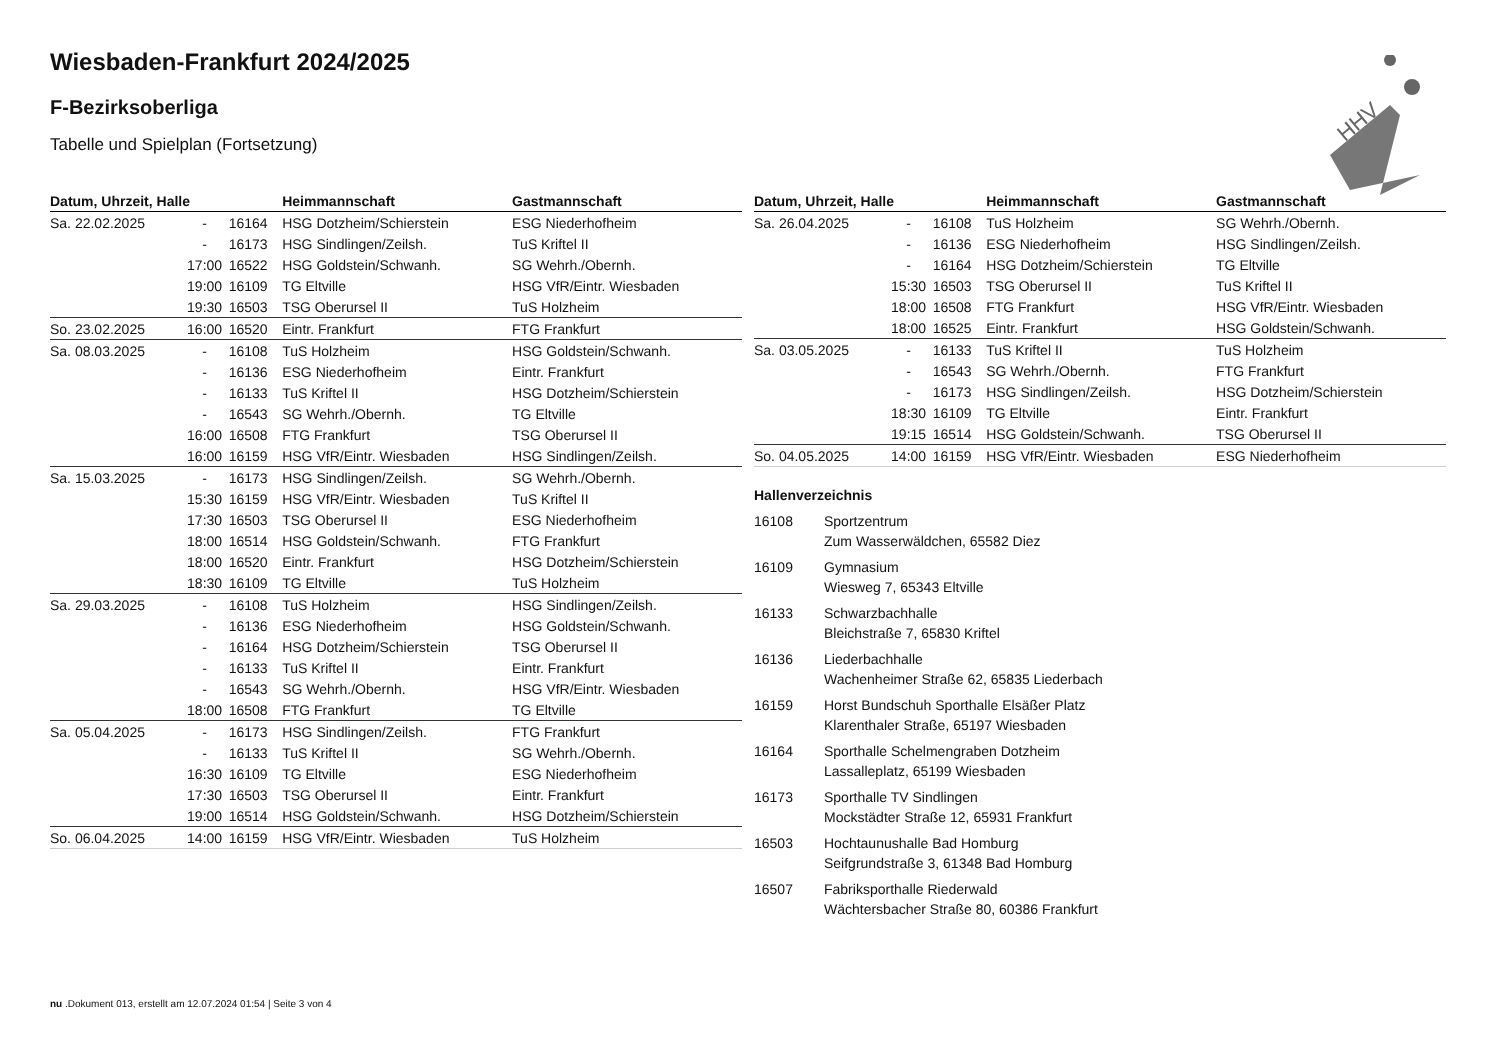HHV
Wiesbaden-Frankfurt 2024/2025
F-Bezirksoberliga
Tabelle und Spielplan (Fortsetzung)
| Datum, Uhrzeit, Halle | | | Heimmannschaft | Gastmannschaft |
| --- | --- | --- | --- | --- |
| Sa. 22.02.2025 | - | 16164 | HSG Dotzheim/Schierstein | ESG Niederhofheim |
| | - | 16173 | HSG Sindlingen/Zeilsh. | TuS Kriftel II |
| | 17:00 | 16522 | HSG Goldstein/Schwanh. | SG Wehrh./Obernh. |
| | 19:00 | 16109 | TG Eltville | HSG VfR/Eintr. Wiesbaden |
| | 19:30 | 16503 | TSG Oberursel II | TuS Holzheim |
| So. 23.02.2025 | 16:00 | 16520 | Eintr. Frankfurt | FTG Frankfurt |
| Sa. 08.03.2025 | - | 16108 | TuS Holzheim | HSG Goldstein/Schwanh. |
| | - | 16136 | ESG Niederhofheim | Eintr. Frankfurt |
| | - | 16133 | TuS Kriftel II | HSG Dotzheim/Schierstein |
| | - | 16543 | SG Wehrh./Obernh. | TG Eltville |
| | 16:00 | 16508 | FTG Frankfurt | TSG Oberursel II |
| | 16:00 | 16159 | HSG VfR/Eintr. Wiesbaden | HSG Sindlingen/Zeilsh. |
| Sa. 15.03.2025 | - | 16173 | HSG Sindlingen/Zeilsh. | SG Wehrh./Obernh. |
| | 15:30 | 16159 | HSG VfR/Eintr. Wiesbaden | TuS Kriftel II |
| | 17:30 | 16503 | TSG Oberursel II | ESG Niederhofheim |
| | 18:00 | 16514 | HSG Goldstein/Schwanh. | FTG Frankfurt |
| | 18:00 | 16520 | Eintr. Frankfurt | HSG Dotzheim/Schierstein |
| | 18:30 | 16109 | TG Eltville | TuS Holzheim |
| Sa. 29.03.2025 | - | 16108 | TuS Holzheim | HSG Sindlingen/Zeilsh. |
| | - | 16136 | ESG Niederhofheim | HSG Goldstein/Schwanh. |
| | - | 16164 | HSG Dotzheim/Schierstein | TSG Oberursel II |
| | - | 16133 | TuS Kriftel II | Eintr. Frankfurt |
| | - | 16543 | SG Wehrh./Obernh. | HSG VfR/Eintr. Wiesbaden |
| | 18:00 | 16508 | FTG Frankfurt | TG Eltville |
| Sa. 05.04.2025 | - | 16173 | HSG Sindlingen/Zeilsh. | FTG Frankfurt |
| | - | 16133 | TuS Kriftel II | SG Wehrh./Obernh. |
| | 16:30 | 16109 | TG Eltville | ESG Niederhofheim |
| | 17:30 | 16503 | TSG Oberursel II | Eintr. Frankfurt |
| | 19:00 | 16514 | HSG Goldstein/Schwanh. | HSG Dotzheim/Schierstein |
| So. 06.04.2025 | 14:00 | 16159 | HSG VfR/Eintr. Wiesbaden | TuS Holzheim |
| Datum, Uhrzeit, Halle | | | Heimmannschaft | Gastmannschaft |
| --- | --- | --- | --- | --- |
| Sa. 26.04.2025 | - | 16108 | TuS Holzheim | SG Wehrh./Obernh. |
| | - | 16136 | ESG Niederhofheim | HSG Sindlingen/Zeilsh. |
| | - | 16164 | HSG Dotzheim/Schierstein | TG Eltville |
| | 15:30 | 16503 | TSG Oberursel II | TuS Kriftel II |
| | 18:00 | 16508 | FTG Frankfurt | HSG VfR/Eintr. Wiesbaden |
| | 18:00 | 16525 | Eintr. Frankfurt | HSG Goldstein/Schwanh. |
| Sa. 03.05.2025 | - | 16133 | TuS Kriftel II | TuS Holzheim |
| | - | 16543 | SG Wehrh./Obernh. | FTG Frankfurt |
| | - | 16173 | HSG Sindlingen/Zeilsh. | HSG Dotzheim/Schierstein |
| | 18:30 | 16109 | TG Eltville | Eintr. Frankfurt |
| | 19:15 | 16514 | HSG Goldstein/Schwanh. | TSG Oberursel II |
| So. 04.05.2025 | 14:00 | 16159 | HSG VfR/Eintr. Wiesbaden | ESG Niederhofheim |
Hallenverzeichnis
16108 Sportzentrum
Zum Wasserwäldchen, 65582 Diez
16109 Gymnasium
Wiesweg 7, 65343 Eltville
16133 Schwarzbachhalle
Bleichstraße 7, 65830 Kriftel
16136 Liederbachhalle
Wachenheimer Straße 62, 65835 Liederbach
16159 Horst Bundschuh Sporthalle Elsäßer Platz
Klarenthaler Straße, 65197 Wiesbaden
16164 Sporthalle Schelmengraben Dotzheim
Lassalleplatz, 65199 Wiesbaden
16173 Sporthalle TV Sindlingen
Mockstädter Straße 12, 65931 Frankfurt
16503 Hochtaunushalle Bad Homburg
Seifgrundstraße 3, 61348 Bad Homburg
16507 Fabriksporthalle Riederwald
Wächtersbacher Straße 80, 60386 Frankfurt
nu .Dokument 013, erstellt am 12.07.2024 01:54 | Seite 3 von 4